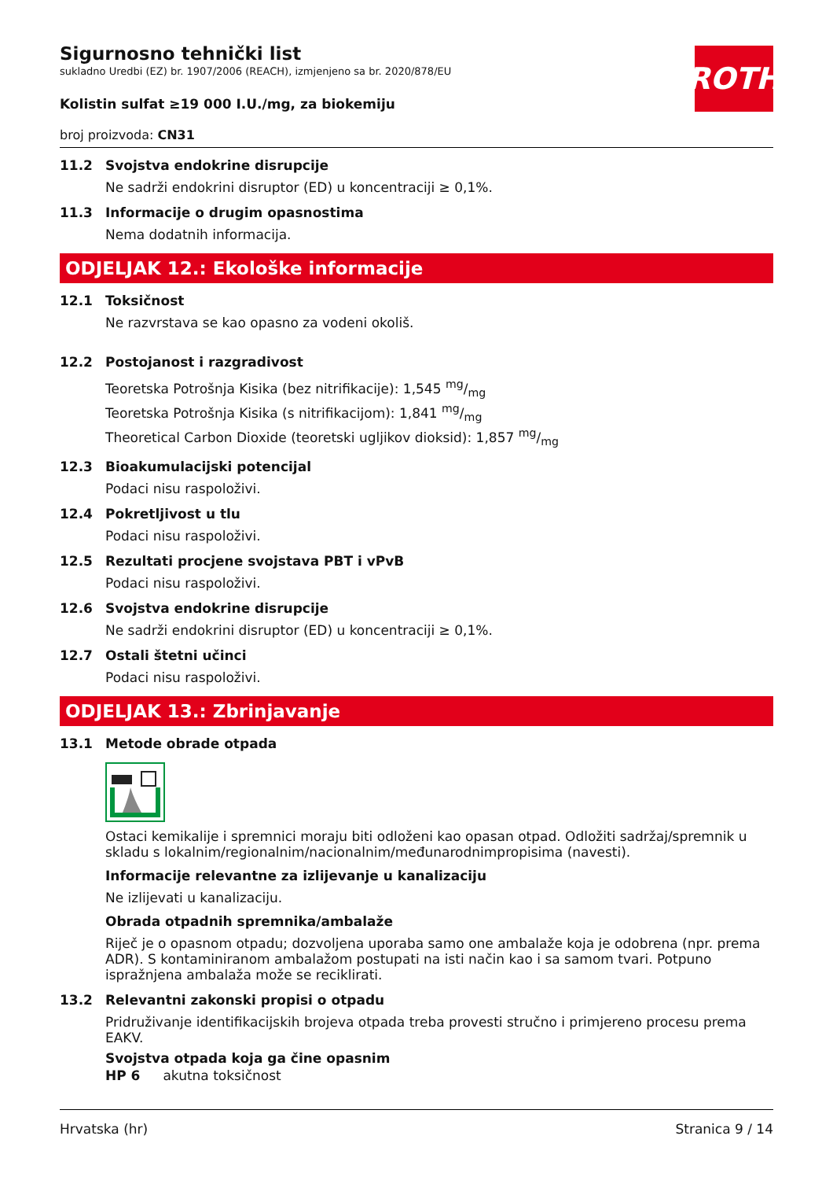ROTH
Sigurnosno tehnički list
sukladno Uredbi (EZ) br. 1907/2006 (REACH), izmjenjeno sa br. 2020/878/EU
Kolistin sulfat ≥19 000 I.U./mg, za biokemiju
broj proizvoda: CN31
11.2 Svojstva endokrine disrupcije
Ne sadrži endokrini disruptor (ED) u koncentraciji ≥ 0,1%.
11.3 Informacije o drugim opasnostima
Nema dodatnih informacija.
ODJELJAK 12.: Ekološke informacije
12.1 Toksičnost
Ne razvrstava se kao opasno za vodeni okoliš.
12.2 Postojanost i razgradivost
Teoretska Potrošnja Kisika (bez nitrifikacije): 1,545 mg/mg
Teoretska Potrošnja Kisika (s nitrifikacijom): 1,841 mg/mg
Theoretical Carbon Dioxide (teoretski ugljikov dioksid): 1,857 mg/mg
12.3 Bioakumulacijski potencijal
Podaci nisu raspoloživi.
12.4 Pokretljivost u tlu
Podaci nisu raspoloživi.
12.5 Rezultati procjene svojstava PBT i vPvB
Podaci nisu raspoloživi.
12.6 Svojstva endokrine disrupcije
Ne sadrži endokrini disruptor (ED) u koncentraciji ≥ 0,1%.
12.7 Ostali štetni učinci
Podaci nisu raspoloživi.
ODJELJAK 13.: Zbrinjavanje
13.1 Metode obrade otpada
Ostaci kemikalije i spremnici moraju biti odloženi kao opasan otpad. Odložiti sadržaj/spremnik u skladu s lokalnim/regionalnim/nacionalnim/međunarodnimpropisima (navesti).
Informacije relevantne za izlijevanje u kanalizaciju
Ne izlijevati u kanalizaciju.
Obrada otpadnih spremnika/ambalaže
Riječ je o opasnom otpadu; dozvoljena uporaba samo one ambalaže koja je odobrena (npr. prema ADR). S kontaminiranom ambalažom postupati na isti način kao i sa samom tvari. Potpuno ispražnjena ambalaža može se reciklirati.
13.2 Relevantni zakonski propisi o otpadu
Pridruživanje identifikacijskih brojeva otpada treba provesti stručno i primjereno procesu prema EAKV.
Svojstva otpada koja ga čine opasnim
HP 6 akutna toksičnost
Hrvatska (hr) Stranica 9 / 14